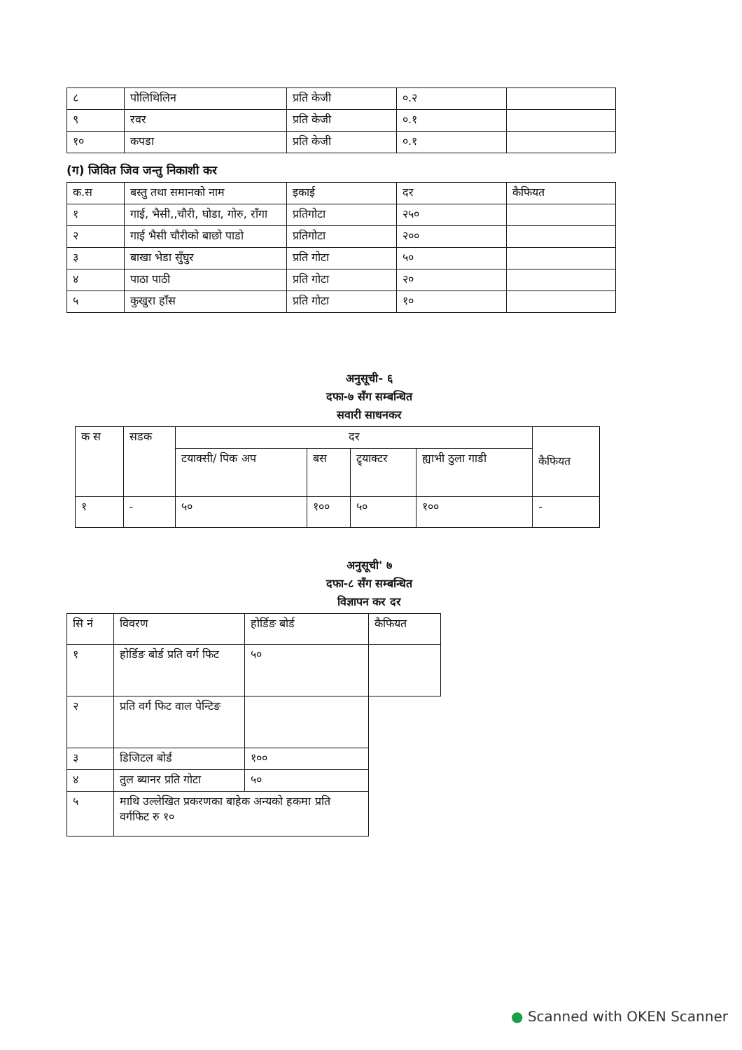| ८ | पोलिथिलिन | प्रति केजी | ०.२ | |
| ९ | रवर | प्रति केजी | ०.१ | |
| १० | कपडा | प्रति केजी | ०.१ | |
(ग) जिवित जिव जन्तु निकाशी कर
| क.स | बस्तु तथा समानको नाम | इकाई | दर | कैफियत |
| --- | --- | --- | --- | --- |
| १ | गाई, भैसी,,चौरी, घोडा, गोरु, राँगा | प्रतिगोटा | २५० | |
| २ | गाई भैसी चौरीको बाछो पाडो | प्रतिगोटा | २०० | |
| ३ | बाखा भेडा सुँघुर | प्रति गोटा | ५० | |
| ४ | पाठा पाठी | प्रति गोटा | २० | |
| ५ | कुखुरा हाँस | प्रति गोटा | १० | |
अनुसूची- ६
दफा-७ सँग सम्बन्धित
सवारी साधनकर
| क स | सडक | दर | | | | कैफियत |
| --- | --- | --- | --- | --- | --- | --- |
| | | टयाक्सी/ पिक अप | बस | ट्र्याक्टर | ह्याभी ठुला गाडी | |
| १ | - | ५० | १०० | ५० | १०० | - |
अनुसूची' ७
दफा-८ सँग सम्बन्धित
विज्ञापन कर दर
| सि नं | विवरण | होर्डिङ बोर्ड | कैफियत |
| --- | --- | --- | --- |
| १ | होर्डिङ बोर्ड प्रति वर्ग फिट | ५० | |
| २ | प्रति वर्ग फिट वाल पेन्टिङ | | |
| ३ | डिजिटल बोर्ड | १०० | |
| ४ | तुल ब्यानर प्रति गोटा | ५० | |
| ५ | माथि उल्लेखित प्रकरणका बाहेक अन्यको हकमा प्रति वर्गफिट रु १० | | |
● Scanned with OKEN Scanner